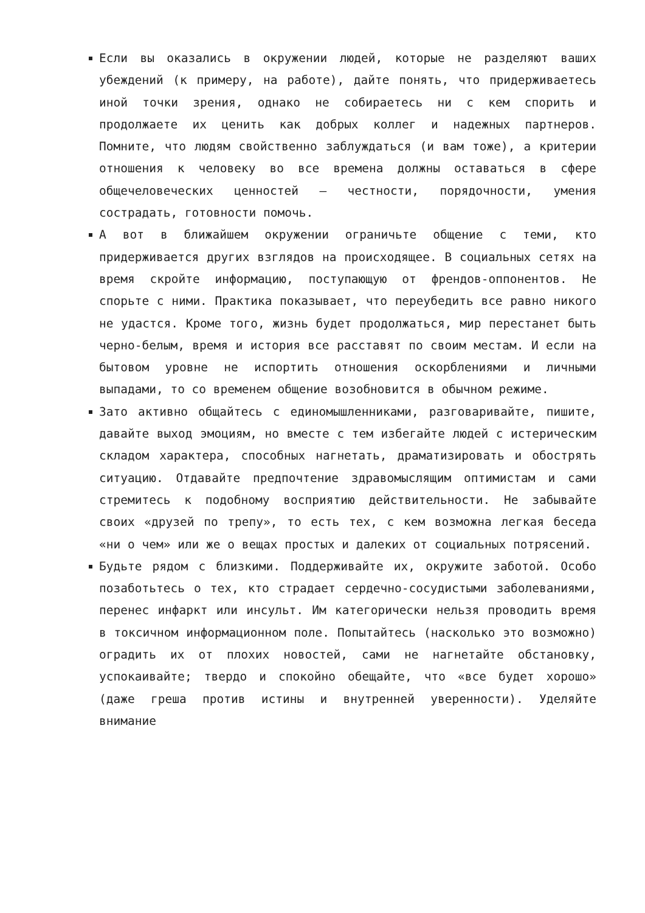Если вы оказались в окружении людей, которые не разделяют ваших убеждений (к примеру, на работе), дайте понять, что придерживаетесь иной точки зрения, однако не собираетесь ни с кем спорить и продолжаете их ценить как добрых коллег и надежных партнеров. Помните, что людям свойственно заблуждаться (и вам тоже), а критерии отношения к человеку во все времена должны оставаться в сфере общечеловеческих ценностей — честности, порядочности, умения сострадать, готовности помочь.
А вот в ближайшем окружении ограничьте общение с теми, кто придерживается других взглядов на происходящее. В социальных сетях на время скройте информацию, поступающую от френдов-оппонентов. Не спорьте с ними. Практика показывает, что переубедить все равно никого не удастся. Кроме того, жизнь будет продолжаться, мир перестанет быть черно-белым, время и история все расставят по своим местам. И если на бытовом уровне не испортить отношения оскорблениями и личными выпадами, то со временем общение возобновится в обычном режиме.
Зато активно общайтесь с единомышленниками, разговаривайте, пишите, давайте выход эмоциям, но вместе с тем избегайте людей с истерическим складом характера, способных нагнетать, драматизировать и обострять ситуацию. Отдавайте предпочтение здравомыслящим оптимистам и сами стремитесь к подобному восприятию действительности. Не забывайте своих «друзей по трепу», то есть тех, с кем возможна легкая беседа «ни о чем» или же о вещах простых и далеких от социальных потрясений.
Будьте рядом с близкими. Поддерживайте их, окружите заботой. Особо позаботьтесь о тех, кто страдает сердечно-сосудистыми заболеваниями, перенес инфаркт или инсульт. Им категорически нельзя проводить время в токсичном информационном поле. Попытайтесь (насколько это возможно) оградить их от плохих новостей, сами не нагнетайте обстановку, успокаивайте; твердо и спокойно обещайте, что «все будет хорошо» (даже греша против истины и внутренней уверенности). Уделяйте внимание